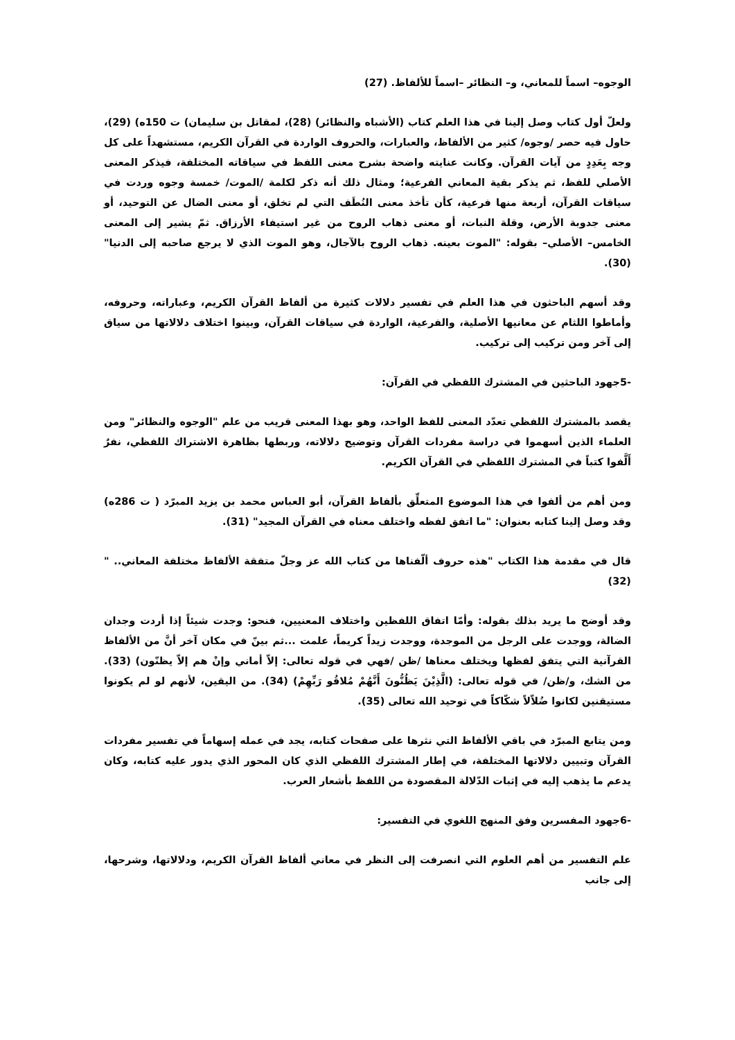الوجوه– اسماً للمعاني، و– النظائر –اسماً للألفاظ. (27)
ولعلّ أول كتاب وصل إلينا في هذا العلم كتاب (الأشباه والنظائر) (28)، لمقاتل بن سليمان) ت 150ه) (29)، حاول فيه حصر /وجوه/ كثير من الألفاظ، والعبارات، والحروف الواردة في القرآن الكريم، مستشهداً على كل وجه بِعَدِدٍ من آيات القرآن. وكانت عنايته واضحة بشرح معنى اللفظ في سياقاته المختلفة، فيذكر المعنى الأصلي للفظ، ثم يذكر بقية المعاني الفرعية؛ ومثال ذلك أنه ذكر لكلمة /الموت/ خمسة وجوه وردت في سياقات القرآن، أربعة منها فرعية، كأن تأخذ معنى النُطَف التي لم تخلق، أو معنى الضال عن التوحيد، أو معنى جدوبة الأرض، وقلة النبات، أو معنى ذهاب الروح من غير استيفاء الأرزاق. ثمّ يشير إلى المعنى الخامس– الأصلي– بقوله: "الموت بعينه. ذهاب الروح بالآجال، وهو الموت الذي لا يرجع صاحبه إلى الدنيا" (30).
وقد أسهم الباحثون في هذا العلم في تفسير دلالات كثيرة من ألفاظ القرآن الكريم، وعباراته، وحروفه، وأماطوا اللثام عن معانيها الأصلية، والفرعية، الواردة في سياقات القرآن، وبينوا اختلاف دلالاتها من سياق إلى آخر ومن تركيب إلى تركيب.
-5جهود الباحثين في المشترك اللفظي في القرآن:
يقصد بالمشترك اللفظي تعدّد المعنى للفظ الواحد، وهو بهذا المعنى قريب من علم "الوجوه والنظائر" ومن العلماء الذين أسهموا في دراسة مفردات القرآن وتوضيح دلالاته، وربطها بظاهرة الاشتراك اللفظي، نفرٌ أَلَّفوا كتباً في المشترك اللفظي في القرآن الكريم.
ومن أهم من ألفوا في هذا الموضوع المتعلِّق بألفاظ القرآن، أبو العباس محمد بن يزيد المبرّد ( ت 286ه) وقد وصل إلينا كتابه بعنوان: "ما اتفق لفظه واختلف معناه في القرآن المجيد" (31).
قال في مقدمة هذا الكتاب "هذه حروف ألّفناها من كتاب الله عز وجلّ متفقة الألفاظ مختلفة المعاني.. " (32)
وقد أوضح ما يريد بذلك بقوله: وأمّا اتفاق اللفظين واختلاف المعنيين، فنحو: وجدت شيئاً إذا أردت وجدان الضالة، ووجدت على الرجل من الموجدة، ووجدت زيداً كريماً، علمت ...ثم بينّ في مكان آخر أنَّ من الألفاظ القرآنية التي يتفق لفظها ويختلف معناها /ظن /فهي في قوله تعالى: إلاّ أماني وإنْ هم إلاّ يظنّون) (33). من الشك، و/ظن/ في قوله تعالى: (الَّذِيْنَ يَظُنُّونَ أَنَّهُمْ مُلاقُو رَبِّهِمْ) (34). من اليقين، لأنهم لو لم يكونوا مستيقنين لكانوا ضُلاّلاً شكّاكاً في توحيد الله تعالى (35).
ومن يتابع المبرّد في باقي الألفاظ التي نثرها على صفحات كتابه، يجد في عمله إسهاماً في تفسير مفردات القرآن وتبيين دلالاتها المختلفة، في إطار المشترك اللفظي الذي كان المحور الذي يدور عليه كتابه، وكان يدعم ما يذهب إليه في إثبات الدّلالة المقصودة من اللفظ بأشعار العرب.
-6جهود المفسرين وفق المنهج اللغوي في التفسير:
علم التفسير من أهم العلوم التي انصرفت إلى النظر في معاني ألفاظ القرآن الكريم، ودلالاتها، وشرحها، إلى جانب